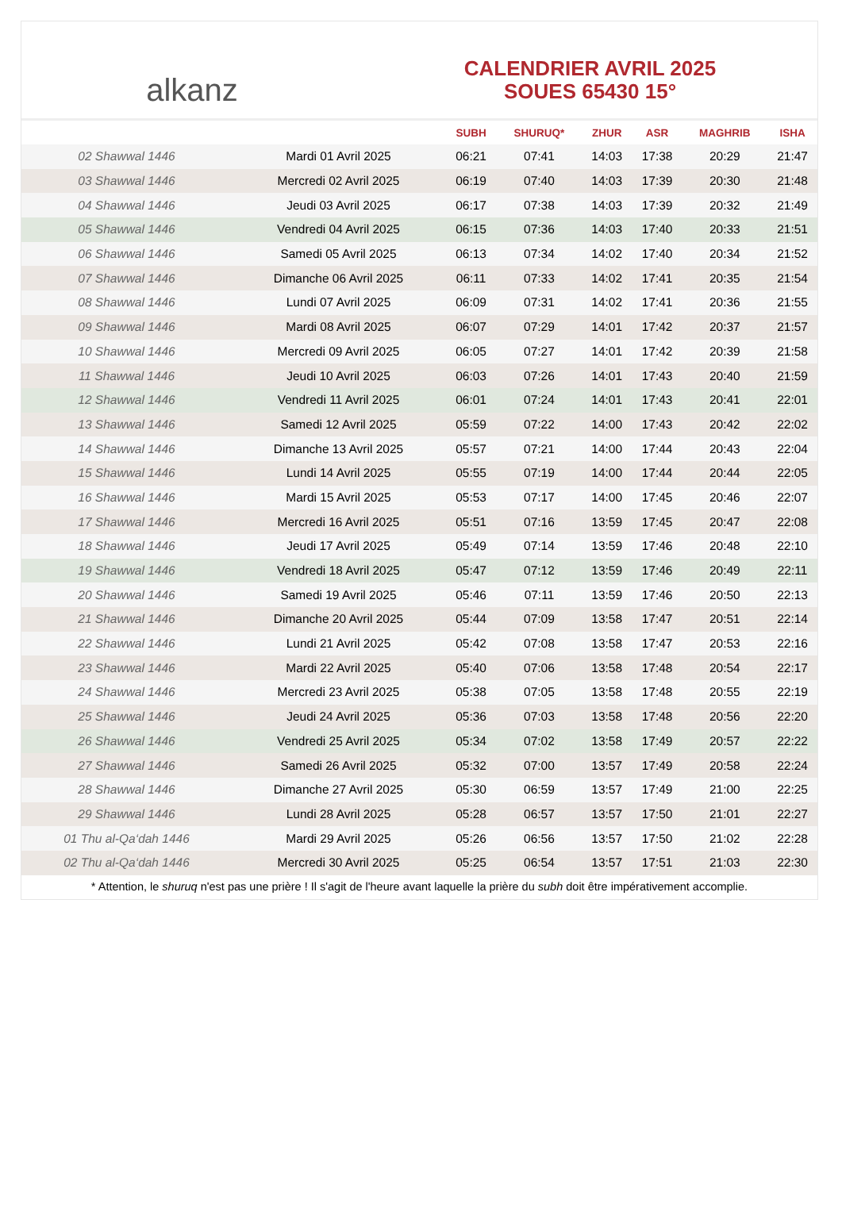alkanz
CALENDRIER AVRIL 2025
SOUES 65430 15°
| | | SUBH | SHURUQ* | ZHUR | ASR | MAGHRIB | ISHA |
| --- | --- | --- | --- | --- | --- | --- | --- |
| 02 Shawwal 1446 | Mardi 01 Avril 2025 | 06:21 | 07:41 | 14:03 | 17:38 | 20:29 | 21:47 |
| 03 Shawwal 1446 | Mercredi 02 Avril 2025 | 06:19 | 07:40 | 14:03 | 17:39 | 20:30 | 21:48 |
| 04 Shawwal 1446 | Jeudi 03 Avril 2025 | 06:17 | 07:38 | 14:03 | 17:39 | 20:32 | 21:49 |
| 05 Shawwal 1446 | Vendredi 04 Avril 2025 | 06:15 | 07:36 | 14:03 | 17:40 | 20:33 | 21:51 |
| 06 Shawwal 1446 | Samedi 05 Avril 2025 | 06:13 | 07:34 | 14:02 | 17:40 | 20:34 | 21:52 |
| 07 Shawwal 1446 | Dimanche 06 Avril 2025 | 06:11 | 07:33 | 14:02 | 17:41 | 20:35 | 21:54 |
| 08 Shawwal 1446 | Lundi 07 Avril 2025 | 06:09 | 07:31 | 14:02 | 17:41 | 20:36 | 21:55 |
| 09 Shawwal 1446 | Mardi 08 Avril 2025 | 06:07 | 07:29 | 14:01 | 17:42 | 20:37 | 21:57 |
| 10 Shawwal 1446 | Mercredi 09 Avril 2025 | 06:05 | 07:27 | 14:01 | 17:42 | 20:39 | 21:58 |
| 11 Shawwal 1446 | Jeudi 10 Avril 2025 | 06:03 | 07:26 | 14:01 | 17:43 | 20:40 | 21:59 |
| 12 Shawwal 1446 | Vendredi 11 Avril 2025 | 06:01 | 07:24 | 14:01 | 17:43 | 20:41 | 22:01 |
| 13 Shawwal 1446 | Samedi 12 Avril 2025 | 05:59 | 07:22 | 14:00 | 17:43 | 20:42 | 22:02 |
| 14 Shawwal 1446 | Dimanche 13 Avril 2025 | 05:57 | 07:21 | 14:00 | 17:44 | 20:43 | 22:04 |
| 15 Shawwal 1446 | Lundi 14 Avril 2025 | 05:55 | 07:19 | 14:00 | 17:44 | 20:44 | 22:05 |
| 16 Shawwal 1446 | Mardi 15 Avril 2025 | 05:53 | 07:17 | 14:00 | 17:45 | 20:46 | 22:07 |
| 17 Shawwal 1446 | Mercredi 16 Avril 2025 | 05:51 | 07:16 | 13:59 | 17:45 | 20:47 | 22:08 |
| 18 Shawwal 1446 | Jeudi 17 Avril 2025 | 05:49 | 07:14 | 13:59 | 17:46 | 20:48 | 22:10 |
| 19 Shawwal 1446 | Vendredi 18 Avril 2025 | 05:47 | 07:12 | 13:59 | 17:46 | 20:49 | 22:11 |
| 20 Shawwal 1446 | Samedi 19 Avril 2025 | 05:46 | 07:11 | 13:59 | 17:46 | 20:50 | 22:13 |
| 21 Shawwal 1446 | Dimanche 20 Avril 2025 | 05:44 | 07:09 | 13:58 | 17:47 | 20:51 | 22:14 |
| 22 Shawwal 1446 | Lundi 21 Avril 2025 | 05:42 | 07:08 | 13:58 | 17:47 | 20:53 | 22:16 |
| 23 Shawwal 1446 | Mardi 22 Avril 2025 | 05:40 | 07:06 | 13:58 | 17:48 | 20:54 | 22:17 |
| 24 Shawwal 1446 | Mercredi 23 Avril 2025 | 05:38 | 07:05 | 13:58 | 17:48 | 20:55 | 22:19 |
| 25 Shawwal 1446 | Jeudi 24 Avril 2025 | 05:36 | 07:03 | 13:58 | 17:48 | 20:56 | 22:20 |
| 26 Shawwal 1446 | Vendredi 25 Avril 2025 | 05:34 | 07:02 | 13:58 | 17:49 | 20:57 | 22:22 |
| 27 Shawwal 1446 | Samedi 26 Avril 2025 | 05:32 | 07:00 | 13:57 | 17:49 | 20:58 | 22:24 |
| 28 Shawwal 1446 | Dimanche 27 Avril 2025 | 05:30 | 06:59 | 13:57 | 17:49 | 21:00 | 22:25 |
| 29 Shawwal 1446 | Lundi 28 Avril 2025 | 05:28 | 06:57 | 13:57 | 17:50 | 21:01 | 22:27 |
| 01 Thu al-Qa‘dah 1446 | Mardi 29 Avril 2025 | 05:26 | 06:56 | 13:57 | 17:50 | 21:02 | 22:28 |
| 02 Thu al-Qa‘dah 1446 | Mercredi 30 Avril 2025 | 05:25 | 06:54 | 13:57 | 17:51 | 21:03 | 22:30 |
* Attention, le shuruq n'est pas une prière ! Il s'agit de l'heure avant laquelle la prière du subh doit être impérativement accomplie.